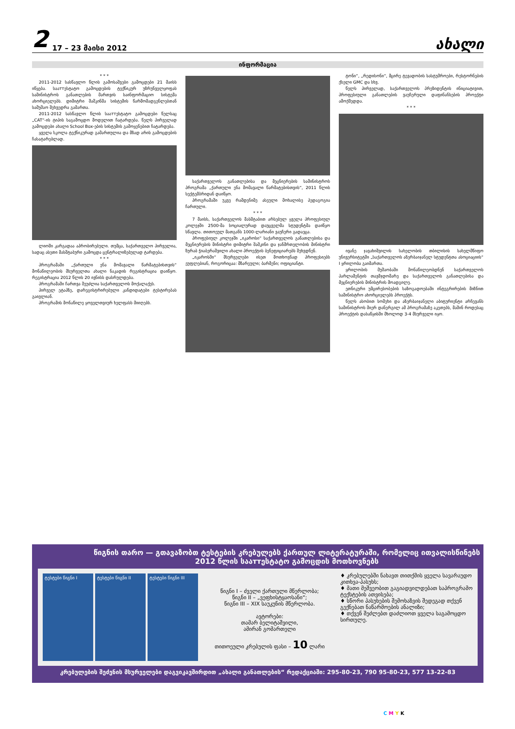2 17 – 23 მაისი 2012 ახალი
ინფორმაცია
* * *
2011-2012 სასწავლო წლის გამოსაშვები გამოცდები 21 მაისს იწყება. სააттესტატო გამოცდების ტექნიკურ უზრუნველყოფას სამინისტროს განათლების მართვის საინფორმაციო სისტემა ახორციელებს. დიმიტრი შაშკინმა სისტემის წარმომადგენლებთან სამუშაო შეხვედრა გამართა.
2011-2012 სასწავლო წლის სააттესტატო გამოცდები წელსაც „CAT“-ის ტიპის საგამოცდო მოდელით ჩატარდება. წელს პირველად გამოცდები ახალი School Box-ების სისტემის გამოყენებით ჩატარდება.
ყველა სკოლა ტექნიკურად გამართულია და მზად არის გამოცდების ჩასატარებლად.
ლიოში კარგადაა აპრობირებული. თუმცა, საქართველო პირველია, სადაც ასეთი მასშტაბური გამოცდა ცენტრალიზებულად ტარდება.
* * *
პროგრამაში „ქართული ენა მომავალი წარმატებისთვის“ მონაწილეობის მსურველთა ახალი ნაკადის რეგისტრაცია დაიწყო. რეგისტრაცია 2012 წლის 20 ივნისს დასრულდება.
პროგრამაში ჩართვა შეუძლია საქართველოს მოქალაქეს.
პირველ ეტაპზე, დარეგისტრირებული კანდიდატები ტესტირებას გაივლიან.
პროგრამის მონაწილე ყოველთვიურ ხელფასს მიიღებს.
საქართველოს განათლებისა და მეცნიერების სამინისტროს პროგრამა „ქართული ენა მომავალი წარმატებისთვის“, 2011 წლის სექტემბრიდან დაიწყო.
პროგრამაში უკვე რამდენიმე ასეული მოხალისე პედაგოგია ჩართული.
* * *
7 მაისს, საქართველოს მასშტაბით არსებულ ყველა პროფესიულ კოლეჯში 2500-მა სოციალურად დაუცველმა სტუდენტმა დაიწყო სწავლა. თითოეულ მათგანს 1000-ლარიანი ვაუჩერი გადაეცა.
პროფესიულ კოლეჯში „იკაროსი“ საქართველოს განათლებისა და მეცნიერების მინისტრი დიმიტრი შაშკინი და ჯანმრთელობის მინისტრი ზურაბ ჭიაბერაშვილი ახალი პროექტის ბენეფიციარებს შეხვდნენ.
„იკაროსში“ მსურველები ისეთ მოთხოვნად პროფესიებს ეუფლებიან, როგორიცაა: მზარეული; ბარმენი; ოფიციანტი.
ტონი“, „რედისონი“, მცირე ტევადობის სასტუმროები, რესტორნების ქსელი GMC და სხვ.
წელს პირველად, საქართველოს პრეზიდენტის ინიციატივით, პროფესიული განათლების ვაუჩერული დაფინანსების პროექტი ამოქმედდა.
* * *
ივანე ჯავახიშვილის სახელობის თბილისის სახელმწიფო უნივერსიტეტში „საქართველოს აზერბაიჯანელ სტუდენტთა ასოციაციის“ I ყრილობა გაიმართა.
ყრილობის მუშაობაში მონაწილეობდნენ საქართველოს პარლამენტის თავმჯდომარე და საქართველოს განათლებისა და მეცნიერების მინისტრის მოადგილე.
ეთნიკური უმცირესობების საზოგადოებაში ინტეგრირების მიზნით სამინისტრო ახორციელებს პროექტს.
წელს ასობით სომეხი და აზერბაიჯანელი აბიტურიენტი არჩევანს სამინისტროს მიერ დანერგილ ამ პროგრამაზე აკეთებს, მაშინ როდესაც პროექტის დასაწყისში მხოლოდ 3-4 მსურველი იყო.
წიგნის თარო — გთავაზობთ ტესტების კრებულებს ქართულ ლიტერატურაში, რომელიც ითვალისწინებს 2012 წლის სააттესტატო გამოცდის მოთხოვნებს
ტესტები წიგნი I ტესტები წიგნი II ტესტები წიგნი III
წიგნი I – ძველი ქართული მწერლობა;
წიგნი II – „ვეფხისტყაოსანი“;
წიგნი III – XIX საუკუნის მწერლობა.
ავტორები:
თამარ ბელიტაშვილი,
ამირან გომართელი
თითოეული კრებულის ფასი – 10 ლარი
♦ კრებულებში ნახავთ თითქმის ყველა სავარაუდო კითხვა-პასუხს;
♦ მათი მეშვეობით გაგიადვილდებათ საპროგრამო ტექსტების ათვისება;
♦ სწორი პასუხების შემოხაზვის შედეგად თქვენ გექნებათ ნაწარმოების ანალიზი;
♦ თქვენ შეძლებთ დაძლიოთ ყველა საგამოცდო სირთულე.
კრებულების შეძენის მსურველები დაგვიკავშირდით „ახალი განათლების“ რედაქციაში: 295-80-23, 790 95-80-23, 577 13-22-83
C M Y K